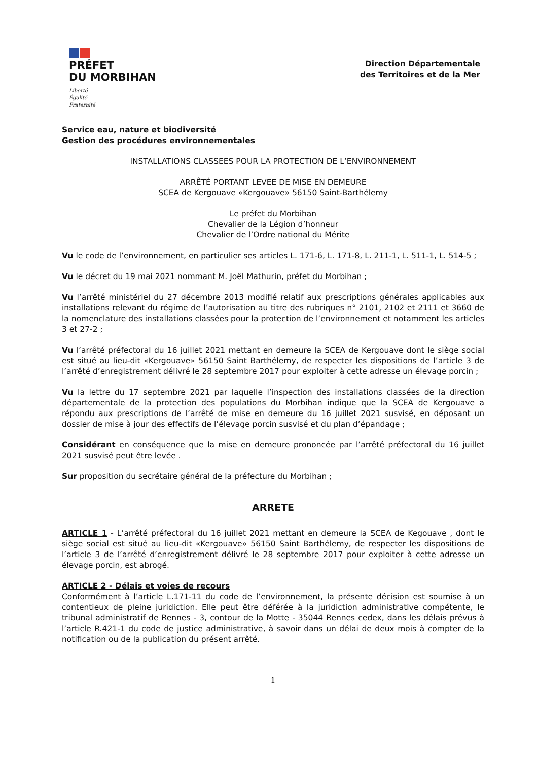PRÉFET
DU MORBIHAN
Liberté
Égalité
Fraternité
Direction Départementale
des Territoires et de la Mer
Service eau, nature et biodiversité
Gestion des procédures environnementales
INSTALLATIONS CLASSEES POUR LA PROTECTION DE L’ENVIRONNEMENT
ARRÊTÉ PORTANT LEVEE DE MISE EN DEMEURE
SCEA de Kergouave «Kergouave» 56150 Saint-Barthélemy
Le préfet du Morbihan
Chevalier de la Légion d’honneur
Chevalier de l’Ordre national du Mérite
Vu le code de l’environnement, en particulier ses articles L. 171-6, L. 171-8, L. 211-1, L. 511-1, L. 514-5 ;
Vu le décret du 19 mai 2021 nommant M. Joël Mathurin, préfet du Morbihan ;
Vu l’arrêté ministériel du 27 décembre 2013 modifié relatif aux prescriptions générales applicables aux installations relevant du régime de l’autorisation au titre des rubriques n° 2101, 2102 et 2111 et 3660 de la nomenclature des installations classées pour la protection de l’environnement et notamment les articles 3 et 27-2 ;
Vu l’arrêté préfectoral du 16 juillet 2021 mettant en demeure la SCEA de Kergouave dont le siège social est situé au lieu-dit «Kergouave» 56150 Saint Barthélemy, de respecter les dispositions de l’article 3 de l’arrêté d’enregistrement délivré le 28 septembre 2017 pour exploiter à cette adresse un élevage porcin ;
Vu la lettre du 17 septembre 2021 par laquelle l’inspection des installations classées de la direction départementale de la protection des populations du Morbihan indique que la SCEA de Kergouave a répondu aux prescriptions de l’arrêté de mise en demeure du 16 juillet 2021 susvisé, en déposant un dossier de mise à jour des effectifs de l’élevage porcin susvisé et du plan d’épandage ;
Considérant en conséquence que la mise en demeure prononcée par l’arrêté préfectoral du 16 juillet 2021 susvisé peut être levée .
Sur proposition du secrétaire général de la préfecture du Morbihan ;
ARRETE
ARTICLE 1 - L’arrêté préfectoral du 16 juillet 2021 mettant en demeure la SCEA de Kegouave , dont le siège social est situé au lieu-dit «Kergouave» 56150 Saint Barthélemy, de respecter les dispositions de l’article 3 de l’arrêté d’enregistrement délivré le 28 septembre 2017 pour exploiter à cette adresse un élevage porcin, est abrogé.
ARTICLE 2 - Délais et voies de recours
Conformément à l’article L.171-11 du code de l’environnement, la présente décision est soumise à un contentieux de pleine juridiction. Elle peut être déférée à la juridiction administrative compétente, le tribunal administratif de Rennes - 3, contour de la Motte - 35044 Rennes cedex, dans les délais prévus à l’article R.421-1 du code de justice administrative, à savoir dans un délai de deux mois à compter de la notification ou de la publication du présent arrêté.
1